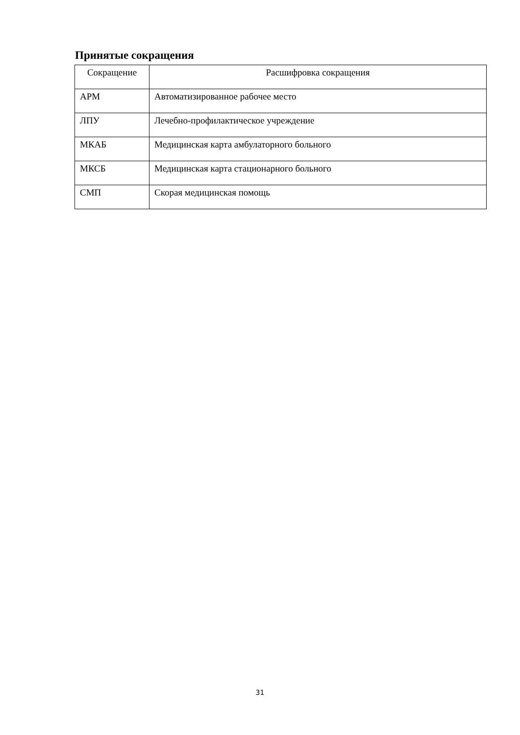Принятые сокращения
| Сокращение | Расшифровка сокращения |
| --- | --- |
| АРМ | Автоматизированное рабочее место |
| ЛПУ | Лечебно-профилактическое учреждение |
| МКАБ | Медицинская карта амбулаторного больного |
| МКСБ | Медицинская карта стационарного больного |
| СМП | Скорая медицинская помощь |
31